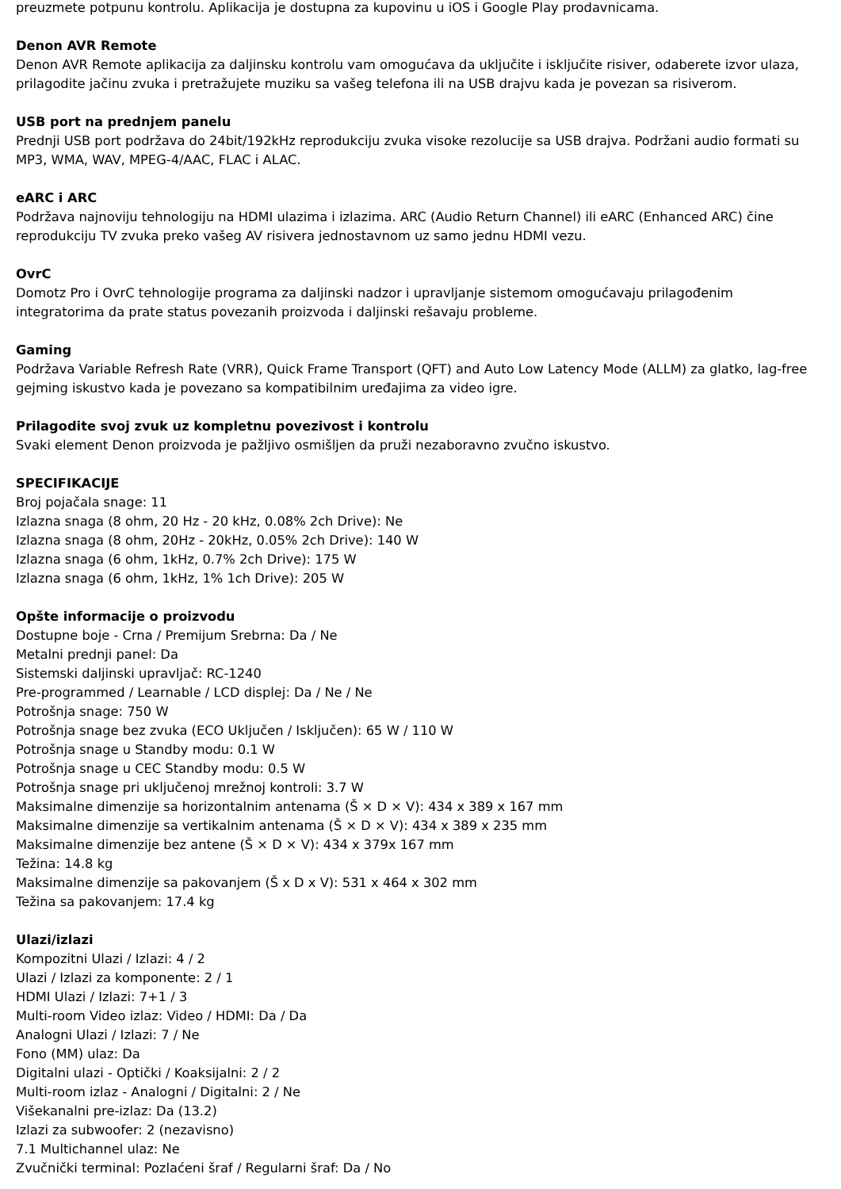preuzmete potpunu kontrolu. Aplikacija je dostupna za kupovinu u iOS i Google Play prodavnicama.
Denon AVR Remote
Denon AVR Remote aplikacija za daljinsku kontrolu vam omogućava da uključite i isključite risiver, odaberete izvor ulaza, prilagodite jačinu zvuka i pretražujete muziku sa vašeg telefona ili na USB drajvu kada je povezan sa risiverom.
USB port na prednjem panelu
Prednji USB port podržava do 24bit/192kHz reprodukciju zvuka visoke rezolucije sa USB drajva. Podržani audio formati su MP3, WMA, WAV, MPEG-4/AAC, FLAC i ALAC.
eARC i ARC
Podržava najnoviju tehnologiju na HDMI ulazima i izlazima. ARC (Audio Return Channel) ili eARC (Enhanced ARC) čine reprodukciju TV zvuka preko vašeg AV risivera jednostavnom uz samo jednu HDMI vezu.
OvrC
Domotz Pro i OvrC tehnologije programa za daljinski nadzor i upravljanje sistemom omogućavaju prilagođenim integratorima da prate status povezanih proizvoda i daljinski rešavaju probleme.
Gaming
Podržava Variable Refresh Rate (VRR), Quick Frame Transport (QFT) and Auto Low Latency Mode (ALLM) za glatko, lag-free gejming iskustvo kada je povezano sa kompatibilnim uređajima za video igre.
Prilagodite svoj zvuk uz kompletnu povezivost i kontrolu
Svaki element Denon proizvoda je pažljivo osmišljen da pruži nezaboravno zvučno iskustvo.
SPECIFIKACIJE
Broj pojačala snage: 11
Izlazna snaga (8 ohm, 20 Hz - 20 kHz, 0.08% 2ch Drive): Ne
Izlazna snaga (8 ohm, 20Hz - 20kHz, 0.05% 2ch Drive): 140 W
Izlazna snaga (6 ohm, 1kHz, 0.7% 2ch Drive): 175 W
Izlazna snaga (6 ohm, 1kHz, 1% 1ch Drive): 205 W
Opšte informacije o proizvodu
Dostupne boje - Crna / Premijum Srebrna: Da / Ne
Metalni prednji panel: Da
Sistemski daljinski upravljač: RC-1240
Pre-programmed / Learnable / LCD displej: Da / Ne / Ne
Potrošnja snage: 750 W
Potrošnja snage bez zvuka (ECO Uključen / Isključen): 65 W / 110 W
Potrošnja snage u Standby modu: 0.1 W
Potrošnja snage u CEC Standby modu: 0.5 W
Potrošnja snage pri uključenoj mrežnoj kontroli: 3.7 W
Maksimalne dimenzije sa horizontalnim antenama (Š × D × V): 434 x 389 x 167 mm
Maksimalne dimenzije sa vertikalnim antenama (Š × D × V): 434 x 389 x 235 mm
Maksimalne dimenzije bez antene (Š × D × V): 434 x 379x 167 mm
Težina: 14.8 kg
Maksimalne dimenzije sa pakovanjem (Š x D x V): 531 x 464 x 302 mm
Težina sa pakovanjem: 17.4 kg
Ulazi/izlazi
Kompozitni Ulazi / Izlazi: 4 / 2
Ulazi / Izlazi za komponente: 2 / 1
HDMI Ulazi / Izlazi: 7+1 / 3
Multi-room Video izlaz: Video / HDMI: Da / Da
Analogni Ulazi / Izlazi: 7 / Ne
Fono (MM) ulaz: Da
Digitalni ulazi - Optički / Koaksijalni: 2 / 2
Multi-room izlaz - Analogni / Digitalni: 2 / Ne
Višekanalni pre-izlaz: Da (13.2)
Izlazi za subwoofer: 2 (nezavisno)
7.1 Multichannel ulaz: Ne
Zvučnički terminal: Pozlaćeni šraf / Regularni šraf: Da / No